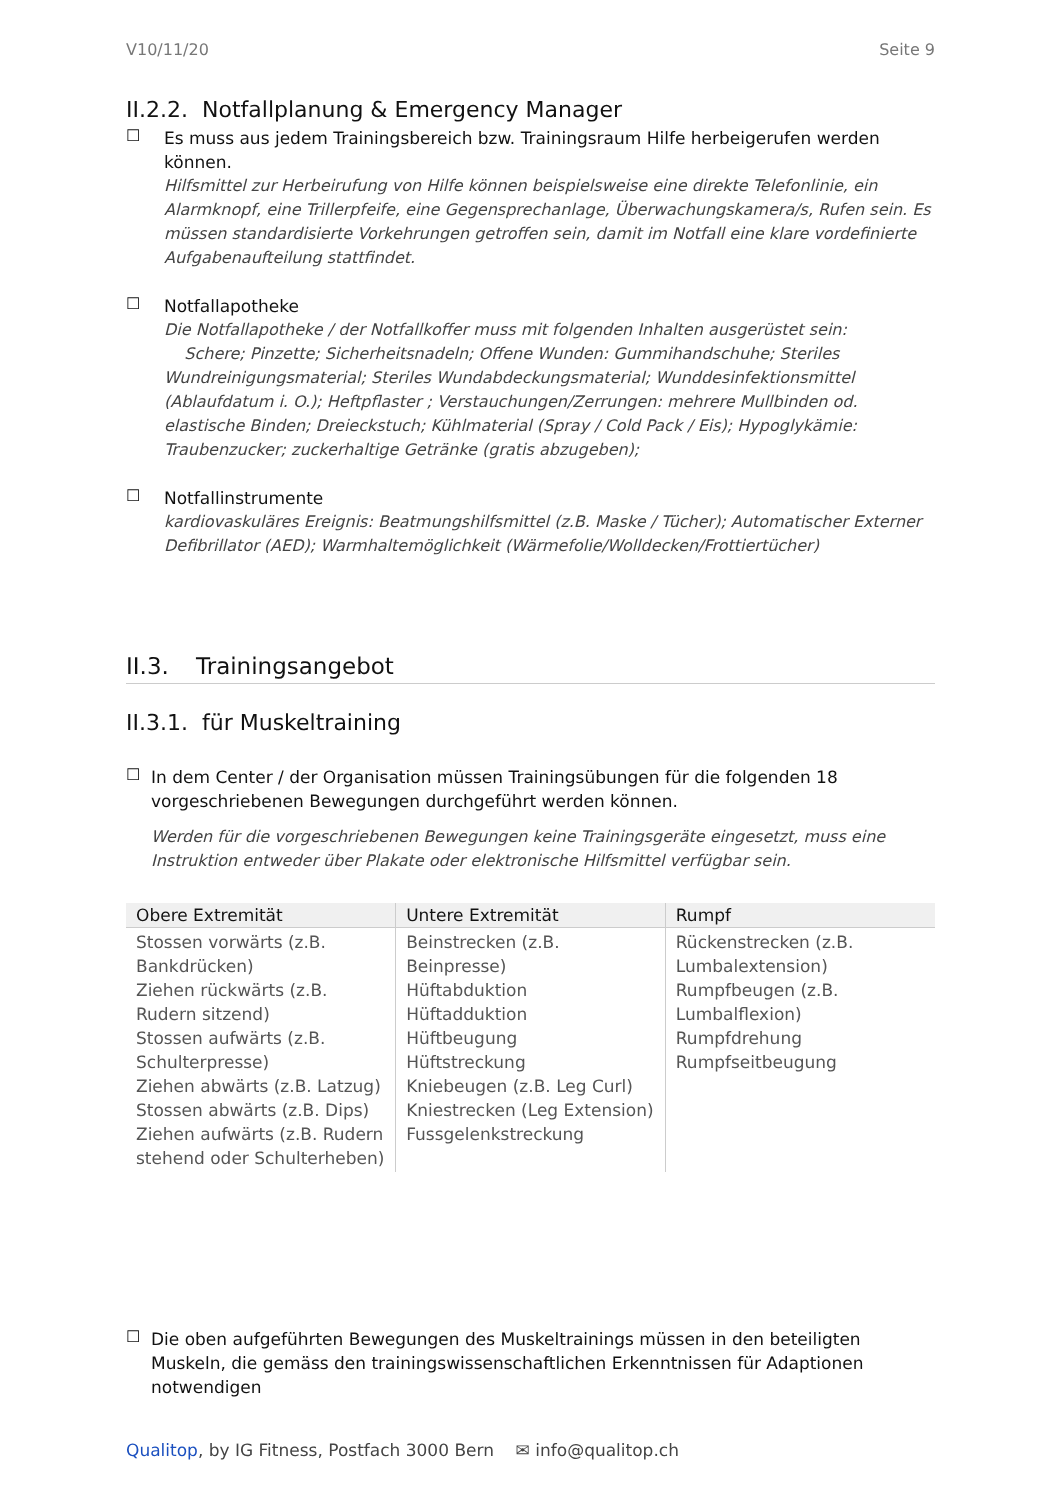V10/11/20 Seite 9
II.2.2. Notfallplanung & Emergency Manager
☐
Es muss aus jedem Trainingsbereich bzw. Trainingsraum Hilfe herbeigerufen werden können.
Hilfsmittel zur Herbeirufung von Hilfe können beispielsweise eine direkte Telefonlinie, ein Alarmknopf, eine Trillerpfeife, eine Gegensprechanlage, Überwachungskamera/s, Rufen sein. Es müssen standardisierte Vorkehrungen getroffen sein, damit im Notfall eine klare vordefinierte Aufgabenaufteilung stattfindet.
☐
Notfallapotheke
Die Notfallapotheke / der Notfallkoffer muss mit folgenden Inhalten ausgerüstet sein:
Schere; Pinzette; Sicherheitsnadeln; Offene Wunden: Gummihandschuhe; Steriles Wundreinigungsmaterial; Steriles Wundabdeckungsmaterial; Wunddesinfektionsmittel (Ablaufdatum i. O.); Heftpflaster ; Verstauchungen/Zerrungen: mehrere Mullbinden od. elastische Binden; Dreieckstuch; Kühlmaterial (Spray / Cold Pack / Eis); Hypoglykämie: Traubenzucker; zuckerhaltige Getränke (gratis abzugeben);
☐
Notfallinstrumente
kardiovaskuläres Ereignis: Beatmungshilfsmittel (z.B. Maske / Tücher); Automatischer Externer Defibrillator (AED); Warmhaltemöglichkeit (Wärmefolie/Wolldecken/Frottiertücher)
II.3. Trainingsangebot
II.3.1. für Muskeltraining
☐
In dem Center / der Organisation müssen Trainingsübungen für die folgenden 18 vorgeschriebenen Bewegungen durchgeführt werden können.
Werden für die vorgeschriebenen Bewegungen keine Trainingsgeräte eingesetzt, muss eine Instruktion entweder über Plakate oder elektronische Hilfsmittel verfügbar sein.
| Obere Extremität | Untere Extremität | Rumpf |
| --- | --- | --- |
| Stossen vorwärts (z.B. Bankdrücken) Ziehen rückwärts (z.B. Rudern sitzend) Stossen aufwärts (z.B. Schulterpresse) Ziehen abwärts (z.B. Latzug) Stossen abwärts (z.B. Dips) Ziehen aufwärts (z.B. Rudern stehend oder Schulterheben) | Beinstrecken (z.B. Beinpresse) Hüftabduktion Hüftadduktion Hüftbeugung Hüftstreckung Kniebeugen (z.B. Leg Curl) Kniestrecken (Leg Extension) Fussgelenkstreckung | Rückenstrecken (z.B. Lumbalextension) Rumpfbeugen (z.B. Lumbalflexion) Rumpfdrehung Rumpfseitbeugung |
☐
Die oben aufgeführten Bewegungen des Muskeltrainings müssen in den beteiligten Muskeln, die gemäss den trainingswissenschaftlichen Erkenntnissen für Adaptionen notwendigen
Qualitop, by IG Fitness, Postfach 3000 Bern ✉ info@qualitop.ch